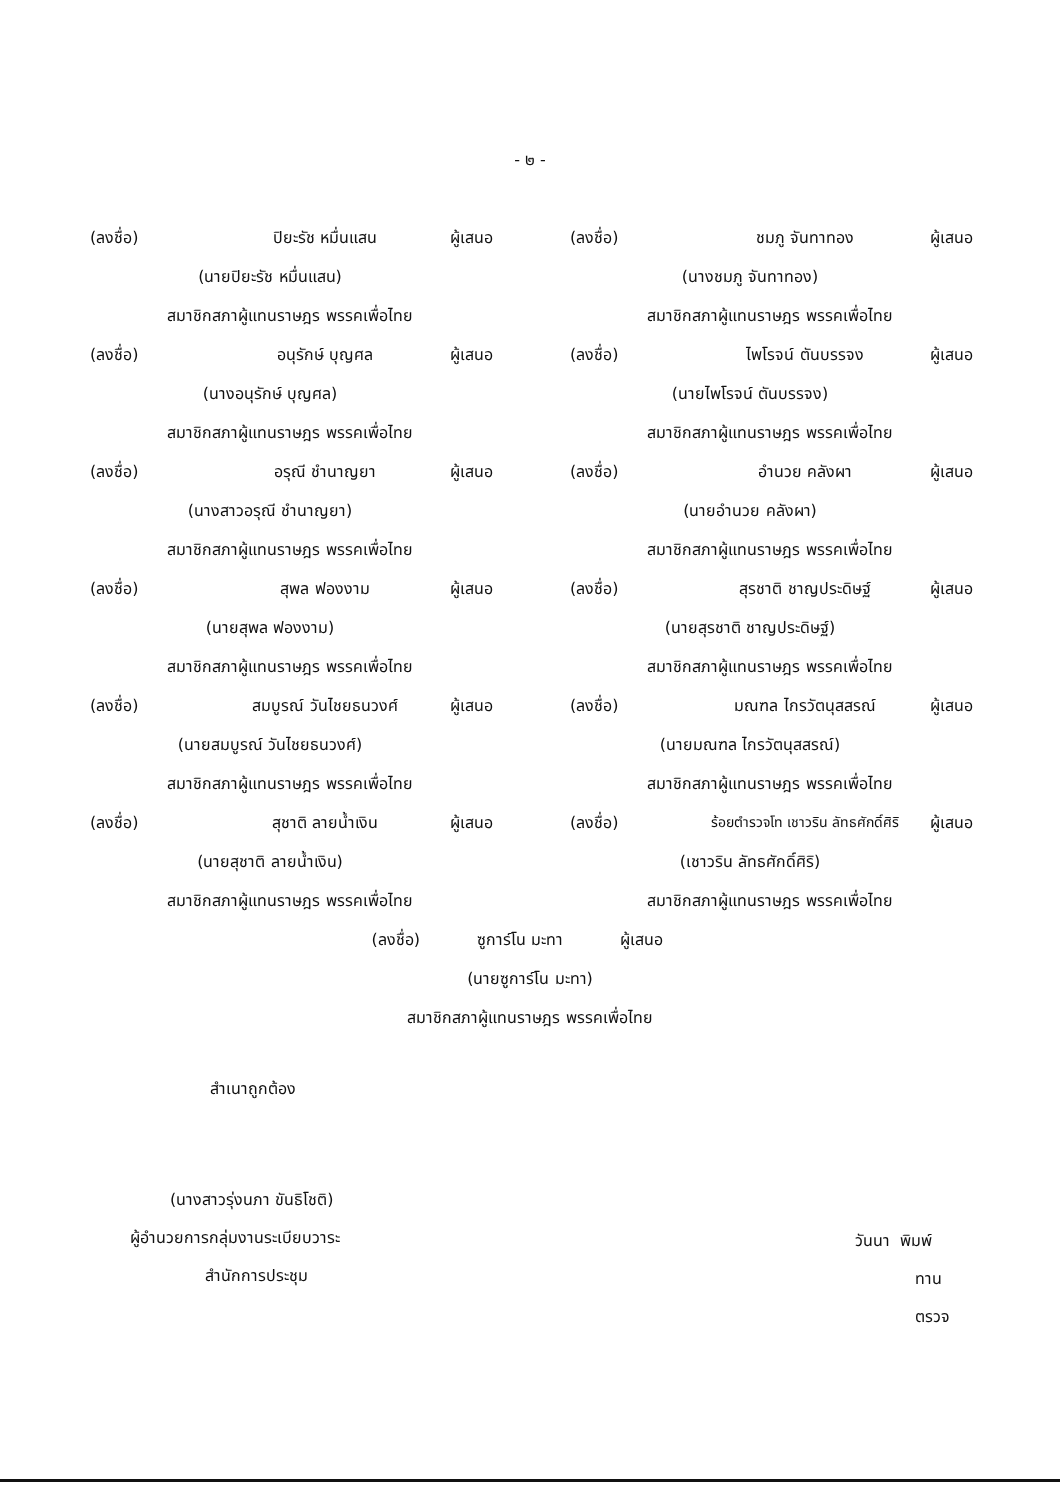- ๒ -
(ลงชื่อ) ปิยะรัช หมื่นแสน ผู้เสนอ
(นายปิยะรัช หมื่นแสน)
สมาชิกสภาผู้แทนราษฎร พรรคเพื่อไทย
(ลงชื่อ) อนุรักษ์ บุญศล ผู้เสนอ
(นางอนุรักษ์ บุญศล)
สมาชิกสภาผู้แทนราษฎร พรรคเพื่อไทย
(ลงชื่อ) อรุณี ชำนาญยา ผู้เสนอ
(นางสาวอรุณี ชำนาญยา)
สมาชิกสภาผู้แทนราษฎร พรรคเพื่อไทย
(ลงชื่อ) สุพล ฟองงาม ผู้เสนอ
(นายสุพล ฟองงาม)
สมาชิกสภาผู้แทนราษฎร พรรคเพื่อไทย
(ลงชื่อ) สมบูรณ์ วันไชยธนวงศ์ ผู้เสนอ
(นายสมบูรณ์ วันไชยธนวงศ์)
สมาชิกสภาผู้แทนราษฎร พรรคเพื่อไทย
(ลงชื่อ) สุชาติ ลายน้ำเงิน ผู้เสนอ
(นายสุชาติ ลายน้ำเงิน)
สมาชิกสภาผู้แทนราษฎร พรรคเพื่อไทย
(ลงชื่อ) ชมภู จันทาทอง ผู้เสนอ
(นางชมภู จันทาทอง)
สมาชิกสภาผู้แทนราษฎร พรรคเพื่อไทย
(ลงชื่อ) ไพโรจน์ ตันบรรจง ผู้เสนอ
(นายไพโรจน์ ตันบรรจง)
สมาชิกสภาผู้แทนราษฎร พรรคเพื่อไทย
(ลงชื่อ) อำนวย คลังผา ผู้เสนอ
(นายอำนวย คลังผา)
สมาชิกสภาผู้แทนราษฎร พรรคเพื่อไทย
(ลงชื่อ) สุรชาติ ชาญประดิษฐ์ ผู้เสนอ
(นายสุรชาติ ชาญประดิษฐ์)
สมาชิกสภาผู้แทนราษฎร พรรคเพื่อไทย
(ลงชื่อ) มณฑล ไกรวัตนุสสรณ์ ผู้เสนอ
(นายมณฑล ไกรวัตนุสสรณ์)
สมาชิกสภาผู้แทนราษฎร พรรคเพื่อไทย
(ลงชื่อ) ร้อยตำรวจโท เชาวริน ลัทธศักดิ์ศิริ ผู้เสนอ
(เชาวริน ลัทธศักดิ์ศิริ)
สมาชิกสภาผู้แทนราษฎร พรรคเพื่อไทย
(ลงชื่อ) ซูการ์โน มะทา ผู้เสนอ
(นายซูการ์โน มะทา)
สมาชิกสภาผู้แทนราษฎร พรรคเพื่อไทย
สำเนาถูกต้อง
(นางสาวรุ่งนภา ขันธิโชติ)
ผู้อำนวยการกลุ่มงานระเบียบวาระ
สำนักการประชุม
วันนา พิมพ์
ทาน
ตรวจ